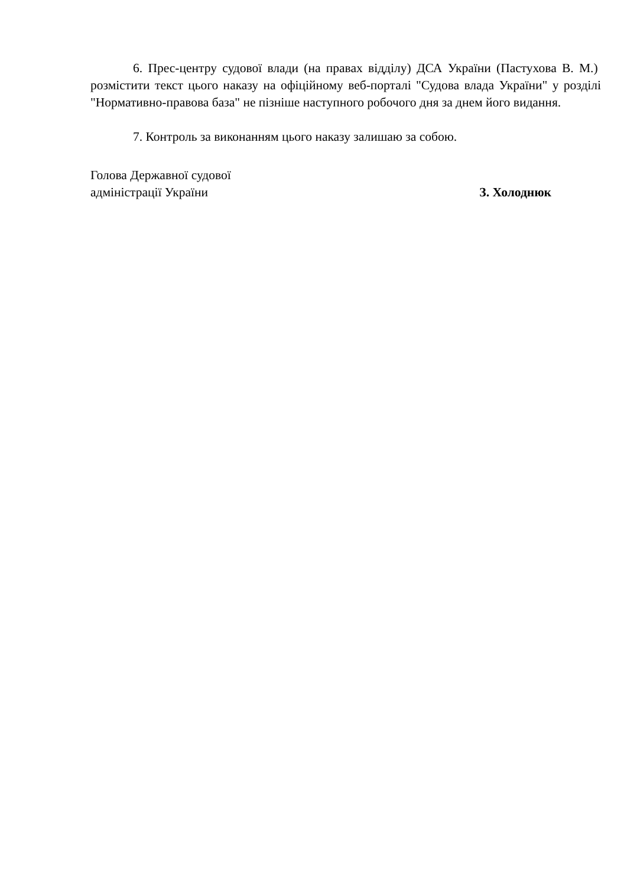6. Прес-центру судової влади (на правах відділу) ДСА України (Пастухова В. М.) розмістити текст цього наказу на офіційному веб-порталі "Судова влада України" у розділі "Нормативно-правова база" не пізніше наступного робочого дня за днем його видання.
7. Контроль за виконанням цього наказу залишаю за собою.
Голова Державної судової
адміністрації України
З. Холоднюк